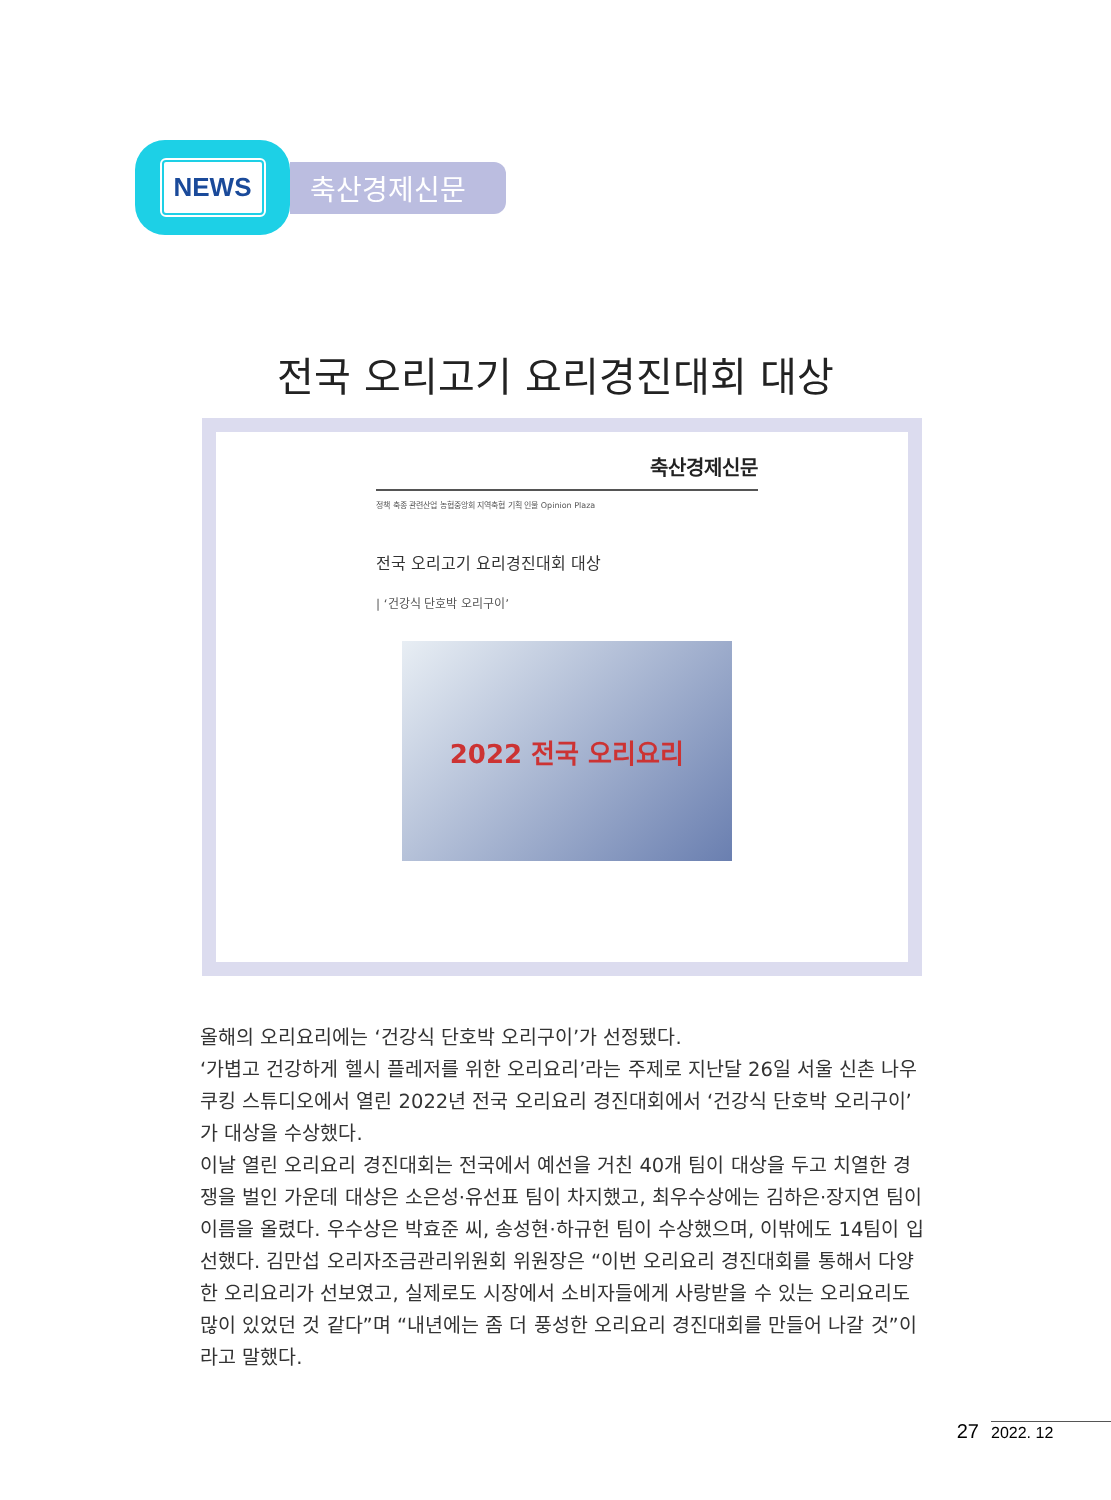NEWS
축산경제신문
전국 오리고기 요리경진대회 대상
축산경제신문
정책 축종 관련산업 농협중앙회 지역축협 기획 인물 Opinion Plaza
전국 오리고기 요리경진대회 대상
| ‘건강식 단호박 오리구이’
2022 전국 오리요리
올해의 오리요리에는 ‘건강식 단호박 오리구이’가 선정됐다.
‘가볍고 건강하게 헬시 플레저를 위한 오리요리’라는 주제로 지난달 26일 서울 신촌 나우쿠킹 스튜디오에서 열린 2022년 전국 오리요리 경진대회에서 ‘건강식 단호박 오리구이’가 대상을 수상했다.
이날 열린 오리요리 경진대회는 전국에서 예선을 거친 40개 팀이 대상을 두고 치열한 경쟁을 벌인 가운데 대상은 소은성·유선표 팀이 차지했고, 최우수상에는 김하은·장지연 팀이 이름을 올렸다. 우수상은 박효준 씨, 송성현·하규헌 팀이 수상했으며, 이밖에도 14팀이 입선했다. 김만섭 오리자조금관리위원회 위원장은 “이번 오리요리 경진대회를 통해서 다양한 오리요리가 선보였고, 실제로도 시장에서 소비자들에게 사랑받을 수 있는 오리요리도 많이 있었던 것 같다”며 “내년에는 좀 더 풍성한 오리요리 경진대회를 만들어 나갈 것”이라고 말했다.
27 2022. 12